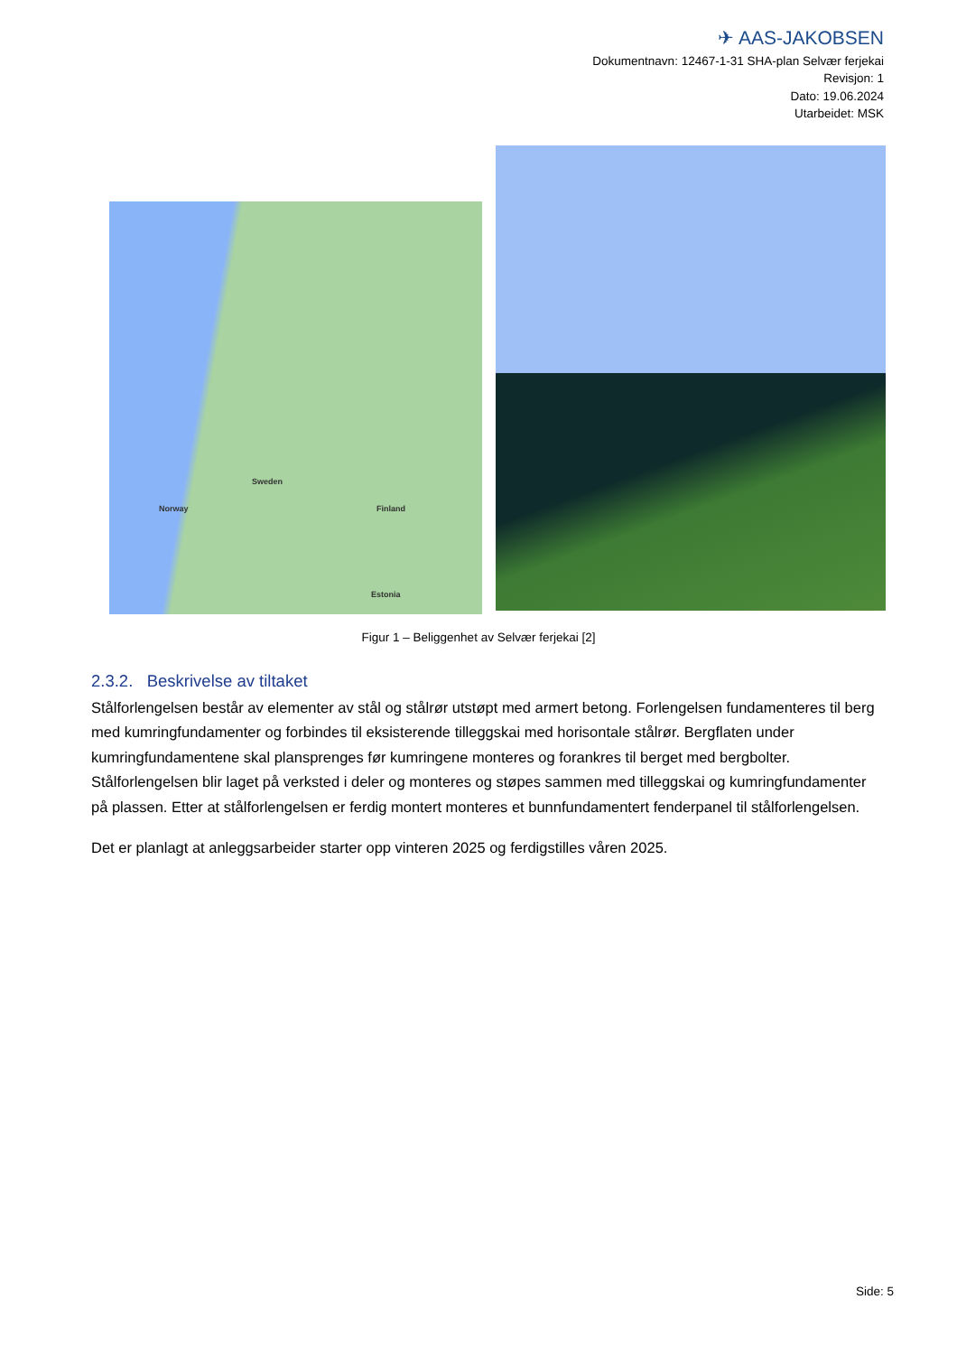✈ AAS-JAKOBSEN
Dokumentnavn: 12467-1-31 SHA-plan Selvær ferjekai
Revisjon: 1
Dato: 19.06.2024
Utarbeidet: MSK
Norway
Sweden
Finland
Estonia
Figur 1 – Beliggenhet av Selvær ferjekai [2]
2.3.2. Beskrivelse av tiltaket
Stålforlengelsen består av elementer av stål og stålrør utstøpt med armert betong. Forlengelsen fundamenteres til berg med kumringfundamenter og forbindes til eksisterende tilleggskai med horisontale stålrør. Bergflaten under kumringfundamentene skal plansprenges før kumringene monteres og forankres til berget med bergbolter. Stålforlengelsen blir laget på verksted i deler og monteres og støpes sammen med tilleggskai og kumringfundamenter på plassen. Etter at stålforlengelsen er ferdig montert monteres et bunnfundamentert fenderpanel til stålforlengelsen.
Det er planlagt at anleggsarbeider starter opp vinteren 2025 og ferdigstilles våren 2025.
Side: 5